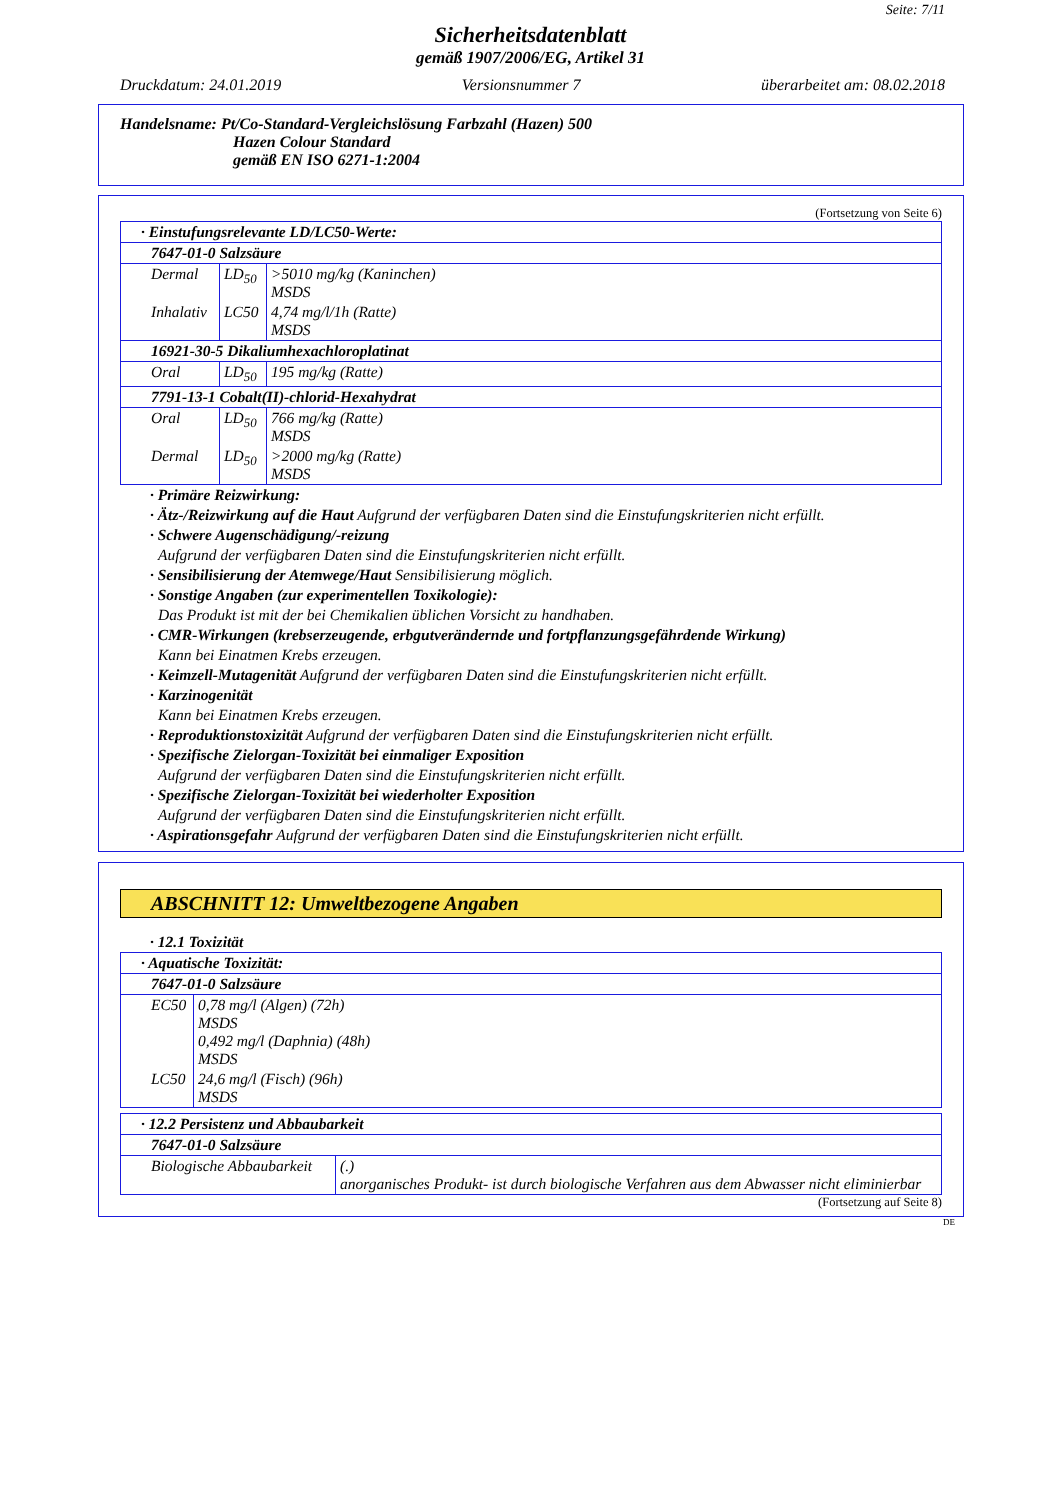Seite: 7/11
Sicherheitsdatenblatt
gemäß 1907/2006/EG, Artikel 31
Druckdatum: 24.01.2019 Versionsnummer 7 überarbeitet am: 08.02.2018
Handelsname: Pt/Co-Standard-Vergleichslösung Farbzahl (Hazen) 500
Hazen Colour Standard
gemäß EN ISO 6271-1:2004
(Fortsetzung von Seite 6)
| · Einstufungsrelevante LD/LC50-Werte: | | |
| 7647-01-0 Salzsäure | | |
| Dermal | LD<sub>50</sub> | >5010 mg/kg (Kaninchen) MSDS |
| Inhalativ | LC50 | 4,74 mg/l/1h (Ratte) MSDS |
| 16921-30-5 Dikaliumhexachloroplatinat | | |
| Oral | LD<sub>50</sub> | 195 mg/kg (Ratte) |
| 7791-13-1 Cobalt(II)-chlorid-Hexahydrat | | |
| Oral | LD<sub>50</sub> | 766 mg/kg (Ratte) MSDS |
| Dermal | LD<sub>50</sub> | >2000 mg/kg (Ratte) MSDS |
· Primäre Reizwirkung:
· Ätz-/Reizwirkung auf die Haut Aufgrund der verfügbaren Daten sind die Einstufungskriterien nicht erfüllt.
· Schwere Augenschädigung/-reizung
Aufgrund der verfügbaren Daten sind die Einstufungskriterien nicht erfüllt.
· Sensibilisierung der Atemwege/Haut Sensibilisierung möglich.
· Sonstige Angaben (zur experimentellen Toxikologie):
Das Produkt ist mit der bei Chemikalien üblichen Vorsicht zu handhaben.
· CMR-Wirkungen (krebserzeugende, erbgutverändernde und fortpflanzungsgefährdende Wirkung)
Kann bei Einatmen Krebs erzeugen.
· Keimzell-Mutagenität Aufgrund der verfügbaren Daten sind die Einstufungskriterien nicht erfüllt.
· Karzinogenität
Kann bei Einatmen Krebs erzeugen.
· Reproduktionstoxizität Aufgrund der verfügbaren Daten sind die Einstufungskriterien nicht erfüllt.
· Spezifische Zielorgan-Toxizität bei einmaliger Exposition
Aufgrund der verfügbaren Daten sind die Einstufungskriterien nicht erfüllt.
· Spezifische Zielorgan-Toxizität bei wiederholter Exposition
Aufgrund der verfügbaren Daten sind die Einstufungskriterien nicht erfüllt.
· Aspirationsgefahr Aufgrund der verfügbaren Daten sind die Einstufungskriterien nicht erfüllt.
ABSCHNITT 12: Umweltbezogene Angaben
· 12.1 Toxizität
| · Aquatische Toxizität: | |
| 7647-01-0 Salzsäure | |
| EC50 | 0,78 mg/l (Algen) (72h) MSDS 0,492 mg/l (Daphnia) (48h) MSDS |
| LC50 | 24,6 mg/l (Fisch) (96h) MSDS |
| · 12.2 Persistenz und Abbaubarkeit | |
| 7647-01-0 Salzsäure | |
| Biologische Abbaubarkeit | (.) anorganisches Produkt- ist durch biologische Verfahren aus dem Abwasser nicht eliminierbar |
(Fortsetzung auf Seite 8)
DE